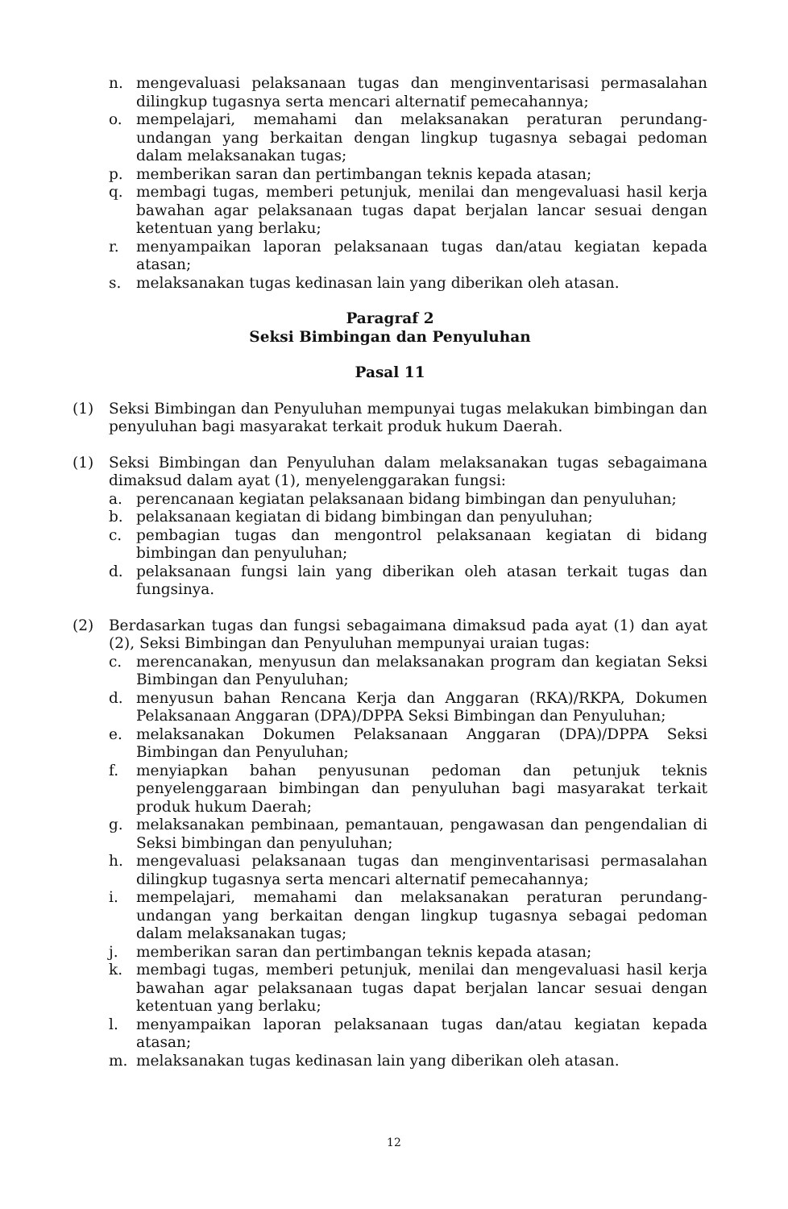n. mengevaluasi pelaksanaan tugas dan menginventarisasi permasalahan dilingkup tugasnya serta mencari alternatif pemecahannya;
o. mempelajari, memahami dan melaksanakan peraturan perundang-undangan yang berkaitan dengan lingkup tugasnya sebagai pedoman dalam melaksanakan tugas;
p. memberikan saran dan pertimbangan teknis kepada atasan;
q. membagi tugas, memberi petunjuk, menilai dan mengevaluasi hasil kerja bawahan agar pelaksanaan tugas dapat berjalan lancar sesuai dengan ketentuan yang berlaku;
r. menyampaikan laporan pelaksanaan tugas dan/atau kegiatan kepada atasan;
s. melaksanakan tugas kedinasan lain yang diberikan oleh atasan.
Paragraf 2
Seksi Bimbingan dan Penyuluhan
Pasal 11
(1) Seksi Bimbingan dan Penyuluhan mempunyai tugas melakukan bimbingan dan penyuluhan bagi masyarakat terkait produk hukum Daerah.
(1) Seksi Bimbingan dan Penyuluhan dalam melaksanakan tugas sebagaimana dimaksud dalam ayat (1), menyelenggarakan fungsi:
a. perencanaan kegiatan pelaksanaan bidang bimbingan dan penyuluhan;
b. pelaksanaan kegiatan di bidang bimbingan dan penyuluhan;
c. pembagian tugas dan mengontrol pelaksanaan kegiatan di bidang bimbingan dan penyuluhan;
d. pelaksanaan fungsi lain yang diberikan oleh atasan terkait tugas dan fungsinya.
(2) Berdasarkan tugas dan fungsi sebagaimana dimaksud pada ayat (1) dan ayat (2), Seksi Bimbingan dan Penyuluhan mempunyai uraian tugas:
c. merencanakan, menyusun dan melaksanakan program dan kegiatan Seksi Bimbingan dan Penyuluhan;
d. menyusun bahan Rencana Kerja dan Anggaran (RKA)/RKPA, Dokumen Pelaksanaan Anggaran (DPA)/DPPA Seksi Bimbingan dan Penyuluhan;
e. melaksanakan Dokumen Pelaksanaan Anggaran (DPA)/DPPA Seksi Bimbingan dan Penyuluhan;
f. menyiapkan bahan penyusunan pedoman dan petunjuk teknis penyelenggaraan bimbingan dan penyuluhan bagi masyarakat terkait produk hukum Daerah;
g. melaksanakan pembinaan, pemantauan, pengawasan dan pengendalian di Seksi bimbingan dan penyuluhan;
h. mengevaluasi pelaksanaan tugas dan menginventarisasi permasalahan dilingkup tugasnya serta mencari alternatif pemecahannya;
i. mempelajari, memahami dan melaksanakan peraturan perundang-undangan yang berkaitan dengan lingkup tugasnya sebagai pedoman dalam melaksanakan tugas;
j. memberikan saran dan pertimbangan teknis kepada atasan;
k. membagi tugas, memberi petunjuk, menilai dan mengevaluasi hasil kerja bawahan agar pelaksanaan tugas dapat berjalan lancar sesuai dengan ketentuan yang berlaku;
l. menyampaikan laporan pelaksanaan tugas dan/atau kegiatan kepada atasan;
m. melaksanakan tugas kedinasan lain yang diberikan oleh atasan.
12